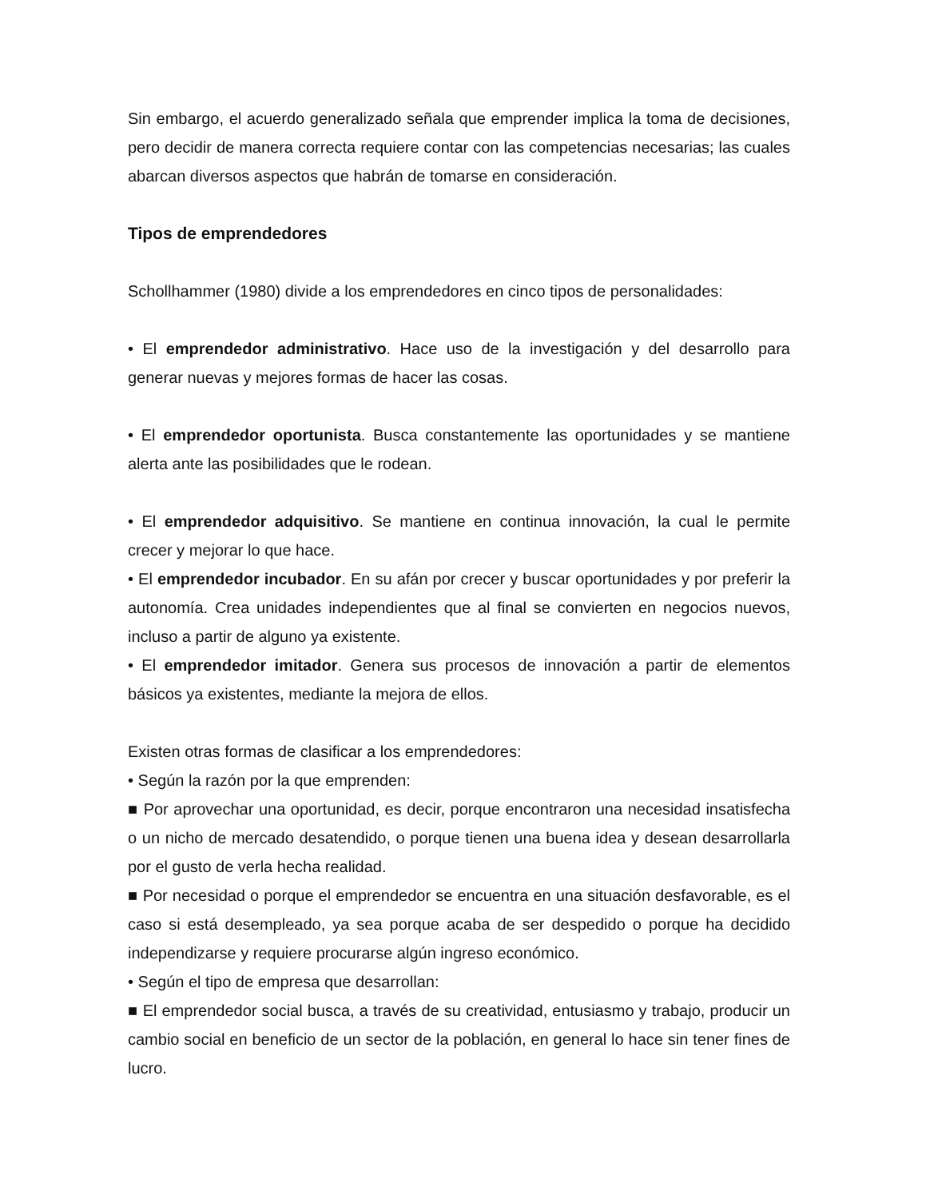Sin embargo, el acuerdo generalizado señala que emprender implica la toma de decisiones, pero decidir de manera correcta requiere contar con las competencias necesarias; las cuales abarcan diversos aspectos que habrán de tomarse en consideración.
Tipos de emprendedores
Schollhammer (1980) divide a los emprendedores en cinco tipos de personalidades:
• El emprendedor administrativo. Hace uso de la investigación y del desarrollo para generar nuevas y mejores formas de hacer las cosas.
• El emprendedor oportunista. Busca constantemente las oportunidades y se mantiene alerta ante las posibilidades que le rodean.
• El emprendedor adquisitivo. Se mantiene en continua innovación, la cual le permite crecer y mejorar lo que hace.
• El emprendedor incubador. En su afán por crecer y buscar oportunidades y por preferir la autonomía. Crea unidades independientes que al final se convierten en negocios nuevos, incluso a partir de alguno ya existente.
• El emprendedor imitador. Genera sus procesos de innovación a partir de elementos básicos ya existentes, mediante la mejora de ellos.
Existen otras formas de clasificar a los emprendedores:
• Según la razón por la que emprenden:
■ Por aprovechar una oportunidad, es decir, porque encontraron una necesidad insatisfecha o un nicho de mercado desatendido, o porque tienen una buena idea y desean desarrollarla por el gusto de verla hecha realidad.
■ Por necesidad o porque el emprendedor se encuentra en una situación desfavorable, es el caso si está desempleado, ya sea porque acaba de ser despedido o porque ha decidido independizarse y requiere procurarse algún ingreso económico.
• Según el tipo de empresa que desarrollan:
■ El emprendedor social busca, a través de su creatividad, entusiasmo y trabajo, producir un cambio social en beneficio de un sector de la población, en general lo hace sin tener fines de lucro.